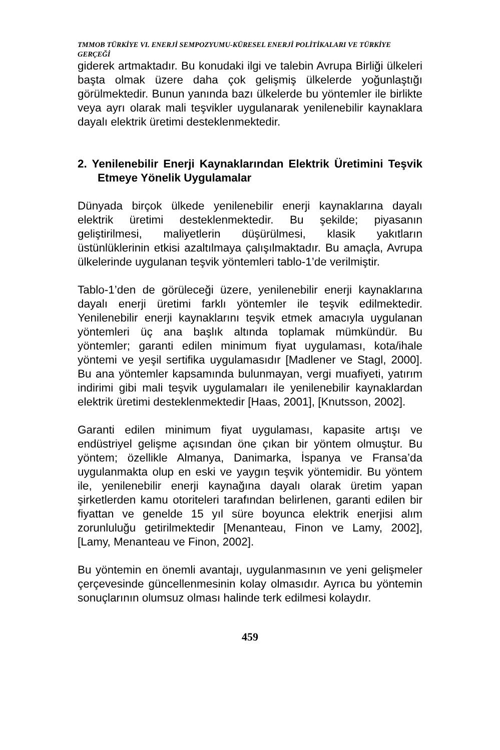TMMOB TÜRKİYE VI. ENERJİ SEMPOZYUMU-KÜRESEL ENERJİ POLİTİKALARI VE TÜRKİYE GERÇEĞİ
giderek artmaktadır. Bu konudaki ilgi ve talebin Avrupa Birliği ülkeleri başta olmak üzere daha çok gelişmiş ülkelerde yoğunlaştığı görülmektedir. Bunun yanında bazı ülkelerde bu yöntemler ile birlikte veya ayrı olarak mali teşvikler uygulanarak yenilenebilir kaynaklara dayalı elektrik üretimi desteklenmektedir.
2. Yenilenebilir Enerji Kaynaklarından Elektrik Üretimini Teşvik Etmeye Yönelik Uygulamalar
Dünyada birçok ülkede yenilenebilir enerji kaynaklarına dayalı elektrik üretimi desteklenmektedir. Bu şekilde; piyasanın geliştirilmesi, maliyetlerin düşürülmesi, klasik yakıtların üstünlüklerinin etkisi azaltılmaya çalışılmaktadır. Bu amaçla, Avrupa ülkelerinde uygulanan teşvik yöntemleri tablo-1’de verilmiştir.
Tablo-1’den de görüleceği üzere, yenilenebilir enerji kaynaklarına dayalı enerji üretimi farklı yöntemler ile teşvik edilmektedir. Yenilenebilir enerji kaynaklarını teşvik etmek amacıyla uygulanan yöntemleri üç ana başlık altında toplamak mümkündür. Bu yöntemler; garanti edilen minimum fiyat uygulaması, kota/ihale yöntemi ve yeşil sertifika uygulamasıdır [Madlener ve Stagl, 2000]. Bu ana yöntemler kapsamında bulunmayan, vergi muafiyeti, yatırım indirimi gibi mali teşvik uygulamaları ile yenilenebilir kaynaklardan elektrik üretimi desteklenmektedir [Haas, 2001], [Knutsson, 2002].
Garanti edilen minimum fiyat uygulaması, kapasite artışı ve endüstriyel gelişme açısından öne çıkan bir yöntem olmuştur. Bu yöntem; özellikle Almanya, Danimarka, İspanya ve Fransa’da uygulanmakta olup en eski ve yaygın teşvik yöntemidir. Bu yöntem ile, yenilenebilir enerji kaynağına dayalı olarak üretim yapan şirketlerden kamu otoriteleri tarafından belirlenen, garanti edilen bir fiyattan ve genelde 15 yıl süre boyunca elektrik enerjisi alım zorunluluğu getirilmektedir [Menanteau, Finon ve Lamy, 2002], [Lamy, Menanteau ve Finon, 2002].
Bu yöntemin en önemli avantajı, uygulanmasının ve yeni gelişmeler çerçevesinde güncellenmesinin kolay olmasıdır. Ayrıca bu yöntemin sonuçlarının olumsuz olması halinde terk edilmesi kolaydır.
459